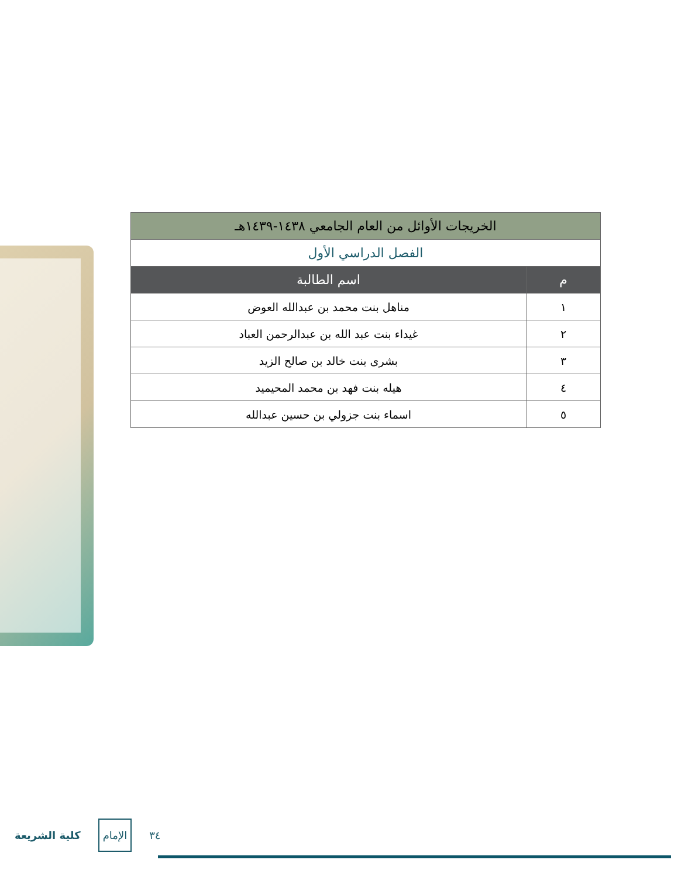| الخريجات الأوائل من العام الجامعي ١٤٣٨-١٤٣٩هـ | |
| الفصل الدراسي الأول | |
| م | اسم الطالبة |
| ١ | مناهل بنت محمد بن عبدالله العوض |
| ٢ | غيداء بنت عبد الله بن عبدالرحمن العباد |
| ٣ | بشرى بنت خالد بن صالح الزيد |
| ٤ | هيله بنت فهد بن محمد المحيميد |
| ٥ | اسماء بنت جزولي بن حسين عبدالله |
كلية الشريعة الإمام ٣٤